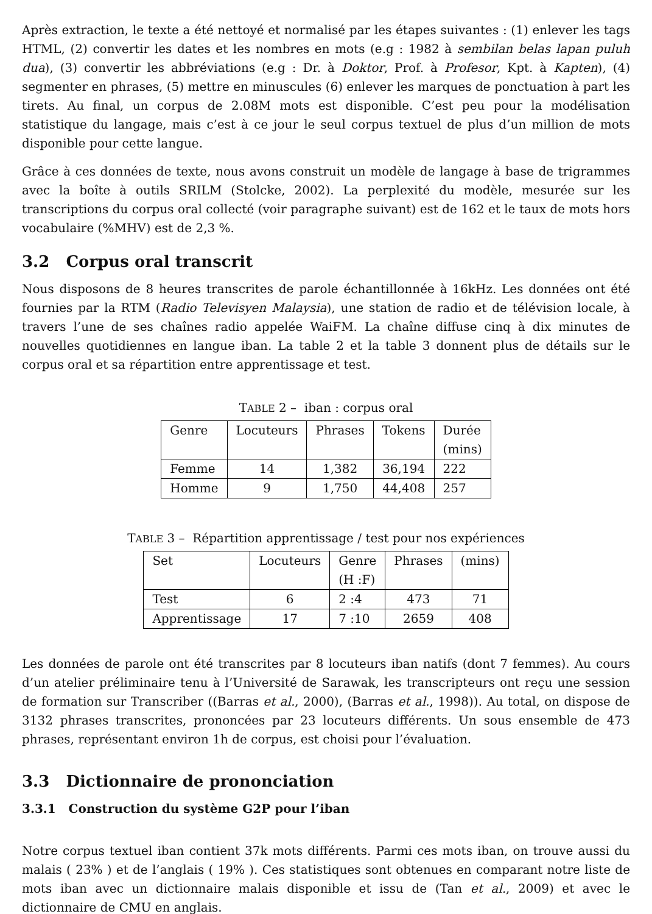Après extraction, le texte a été nettoyé et normalisé par les étapes suivantes : (1) enlever les tags HTML, (2) convertir les dates et les nombres en mots (e.g : 1982 à sembilan belas lapan puluh dua), (3) convertir les abbréviations (e.g : Dr. à Doktor, Prof. à Profesor, Kpt. à Kapten), (4) segmenter en phrases, (5) mettre en minuscules (6) enlever les marques de ponctuation à part les tirets. Au final, un corpus de 2.08M mots est disponible. C’est peu pour la modélisation statistique du langage, mais c’est à ce jour le seul corpus textuel de plus d’un million de mots disponible pour cette langue.
Grâce à ces données de texte, nous avons construit un modèle de langage à base de trigrammes avec la boîte à outils SRILM (Stolcke, 2002). La perplexité du modèle, mesurée sur les transcriptions du corpus oral collecté (voir paragraphe suivant) est de 162 et le taux de mots hors vocabulaire (%MHV) est de 2,3 %.
3.2 Corpus oral transcrit
Nous disposons de 8 heures transcrites de parole échantillonnée à 16kHz. Les données ont été fournies par la RTM (Radio Televisyen Malaysia), une station de radio et de télévision locale, à travers l’une de ses chaînes radio appelée WaiFM. La chaîne diffuse cinq à dix minutes de nouvelles quotidiennes en langue iban. La table 2 et la table 3 donnent plus de détails sur le corpus oral et sa répartition entre apprentissage et test.
TABLE 2 – iban : corpus oral
| Genre | Locuteurs | Phrases | Tokens | Durée (mins) |
| --- | --- | --- | --- | --- |
| Femme | 14 | 1,382 | 36,194 | 222 |
| Homme | 9 | 1,750 | 44,408 | 257 |
TABLE 3 – Répartition apprentissage / test pour nos expériences
| Set | Locuteurs | Genre (H :F) | Phrases | (mins) |
| --- | --- | --- | --- | --- |
| Test | 6 | 2 :4 | 473 | 71 |
| Apprentissage | 17 | 7 :10 | 2659 | 408 |
Les données de parole ont été transcrites par 8 locuteurs iban natifs (dont 7 femmes). Au cours d’un atelier préliminaire tenu à l’Université de Sarawak, les transcripteurs ont reçu une session de formation sur Transcriber ((Barras et al., 2000), (Barras et al., 1998)). Au total, on dispose de 3132 phrases transcrites, prononcées par 23 locuteurs différents. Un sous ensemble de 473 phrases, représentant environ 1h de corpus, est choisi pour l’évaluation.
3.3 Dictionnaire de prononciation
3.3.1 Construction du système G2P pour l’iban
Notre corpus textuel iban contient 37k mots différents. Parmi ces mots iban, on trouve aussi du malais ( 23% ) et de l’anglais ( 19% ). Ces statistiques sont obtenues en comparant notre liste de mots iban avec un dictionnaire malais disponible et issu de (Tan et al., 2009) et avec le dictionnaire de CMU en anglais.